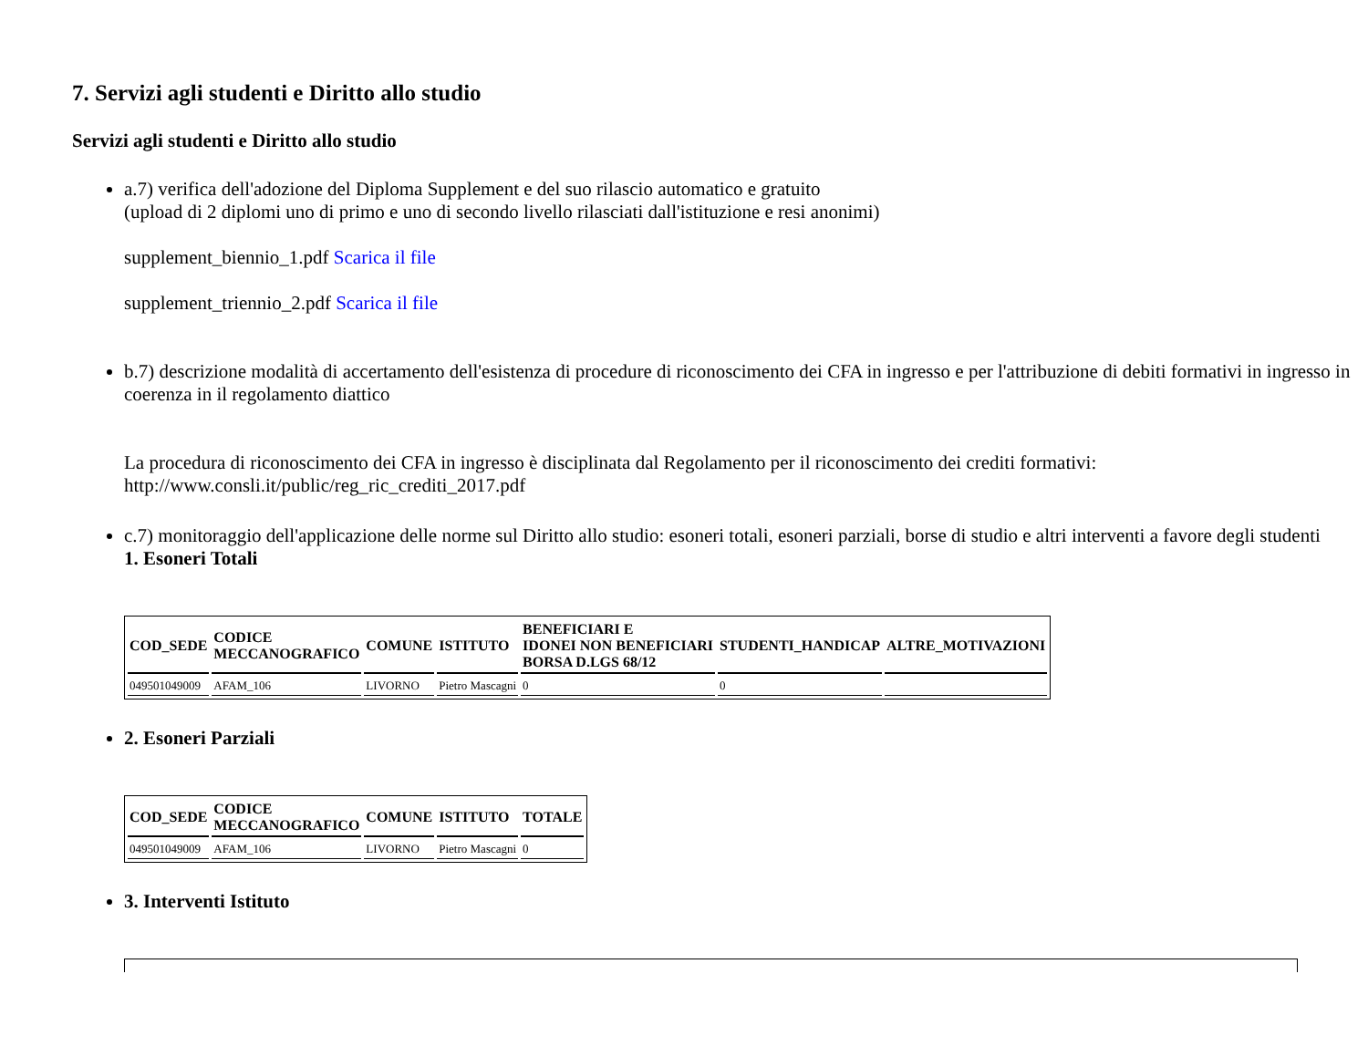7. Servizi agli studenti e Diritto allo studio
Servizi agli studenti e Diritto allo studio
a.7) verifica dell'adozione del Diploma Supplement e del suo rilascio automatico e gratuito
(upload di 2 diplomi uno di primo e uno di secondo livello rilasciati dall'istituzione e resi anonimi)
supplement_biennio_1.pdf Scarica il file
supplement_triennio_2.pdf Scarica il file
b.7) descrizione modalità di accertamento dell'esistenza di procedure di riconoscimento dei CFA in ingresso e per l'attribuzione di debiti formativi in ingresso in coerenza in il regolamento diattico
La procedura di riconoscimento dei CFA in ingresso è disciplinata dal Regolamento per il riconoscimento dei crediti formativi: http://www.consli.it/public/reg_ric_crediti_2017.pdf
c.7) monitoraggio dell'applicazione delle norme sul Diritto allo studio: esoneri totali, esoneri parziali, borse di studio e altri interventi a favore degli studenti
1. Esoneri Totali
| COD_SEDE | CODICE MECCANOGRAFICO | COMUNE | ISTITUTO | BENEFICIARI E IDONEI NON BENEFICIARI BORSA D.LGS 68/12 | STUDENTI_HANDICAP | ALTRE_MOTIVAZIONI |
| --- | --- | --- | --- | --- | --- | --- |
| 049501049009 | AFAM_106 | LIVORNO | Pietro Mascagni | 0 | 0 | |
2. Esoneri Parziali
| COD_SEDE | CODICE MECCANOGRAFICO | COMUNE | ISTITUTO | TOTALE |
| --- | --- | --- | --- | --- |
| 049501049009 | AFAM_106 | LIVORNO | Pietro Mascagni | 0 |
3. Interventi Istituto